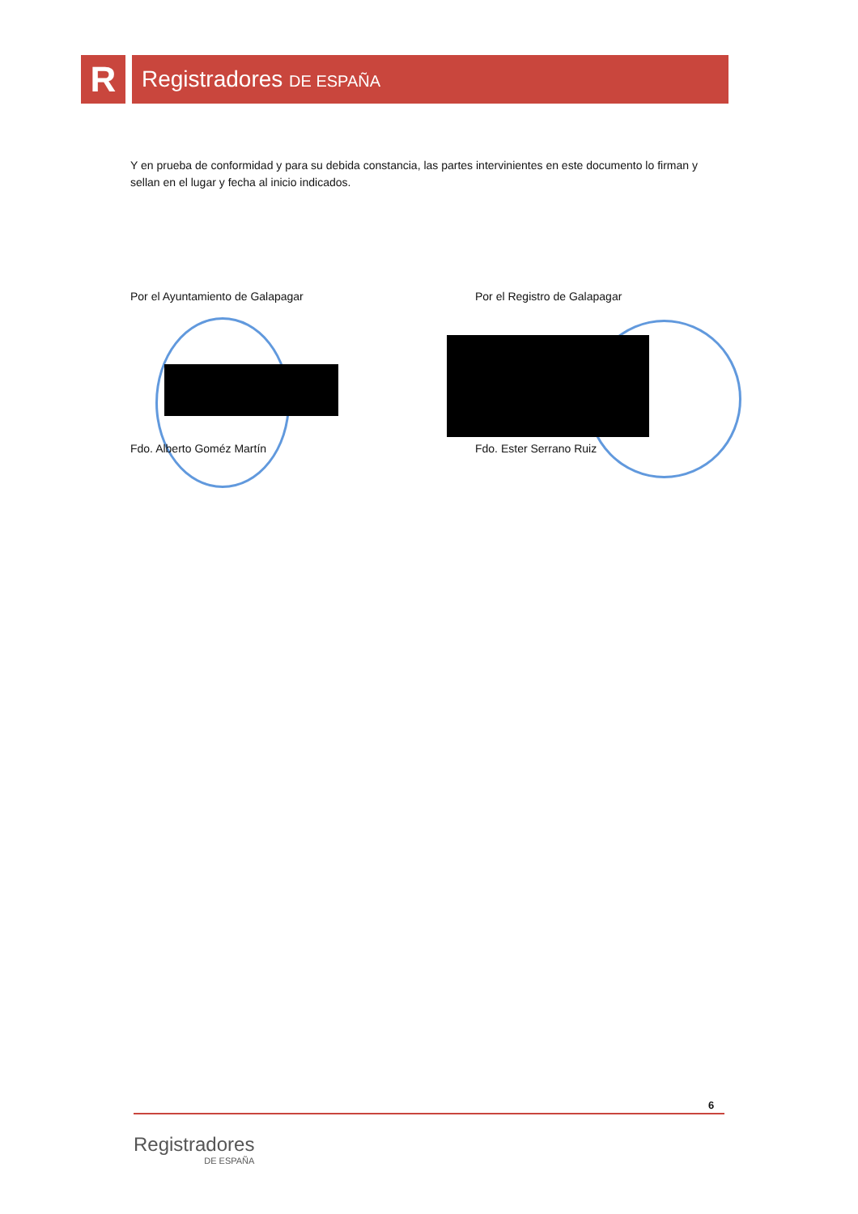R
Registradores DE ESPAÑA
Y en prueba de conformidad y para su debida constancia, las partes intervinientes en este documento lo firman y sellan en el lugar y fecha al inicio indicados.
Por el Ayuntamiento de Galapagar
Por el Registro de Galapagar
Fdo. Alberto Goméz Martín Fdo. Ester Serrano Ruiz
6
Registradores
DE ESPAÑA